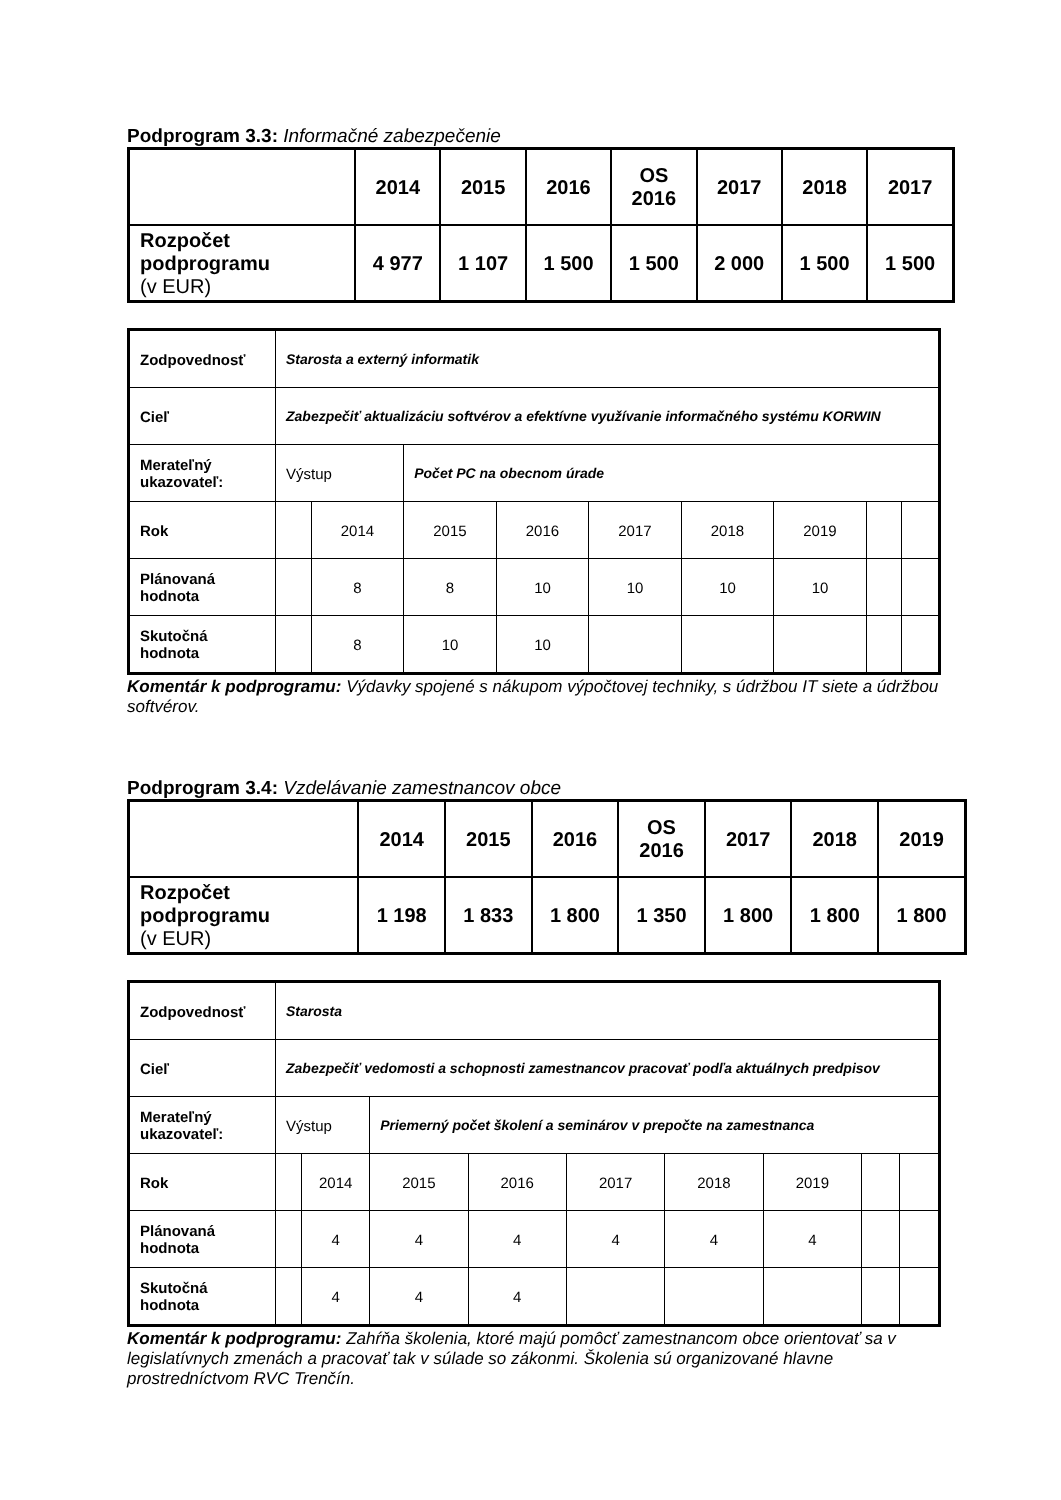Podprogram 3.3: Informačné zabezpečenie
| | 2014 | 2015 | 2016 | OS 2016 | 2017 | 2018 | 2017 |
| Rozpočet podprogramu (v EUR) | 4 977 | 1 107 | 1 500 | 1 500 | 2 000 | 1 500 | 1 500 |
| Zodpovednosť | Starosta a externý informatik | | | | | | | | |
| Cieľ | Zabezpečiť aktualizáciu softvérov a efektívne využívanie informačného systému KORWIN | | | | | | | | |
| Merateľný ukazovateľ: | Výstup | | Počet PC na obecnom úrade | | | | | | |
| Rok | | 2014 | 2015 | 2016 | 2017 | 2018 | 2019 | | |
| Plánovaná hodnota | | 8 | 8 | 10 | 10 | 10 | 10 | | |
| Skutočná hodnota | | 8 | 10 | 10 | | | | | |
Komentár k podprogramu: Výdavky spojené s nákupom výpočtovej techniky, s údržbou IT siete a údržbou softvérov.
Podprogram 3.4: Vzdelávanie zamestnancov obce
| | 2014 | 2015 | 2016 | OS 2016 | 2017 | 2018 | 2019 |
| Rozpočet podprogramu (v EUR) | 1 198 | 1 833 | 1 800 | 1 350 | 1 800 | 1 800 | 1 800 |
| Zodpovednosť | Starosta | | | | | | | | |
| Cieľ | Zabezpečiť vedomosti a schopnosti zamestnancov pracovať podľa aktuálnych predpisov | | | | | | | | |
| Merateľný ukazovateľ: | Výstup | | Priemerný počet školení a seminárov v prepočte na zamestnanca | | | | | | |
| Rok | | 2014 | 2015 | 2016 | 2017 | 2018 | 2019 | | |
| Plánovaná hodnota | | 4 | 4 | 4 | 4 | 4 | 4 | | |
| Skutočná hodnota | | 4 | 4 | 4 | | | | | |
Komentár k podprogramu: Zahŕňa školenia, ktoré majú pomôcť zamestnancom obce orientovať sa v legislatívnych zmenách a pracovať tak v súlade so zákonmi. Školenia sú organizované hlavne prostredníctvom RVC Trenčín.